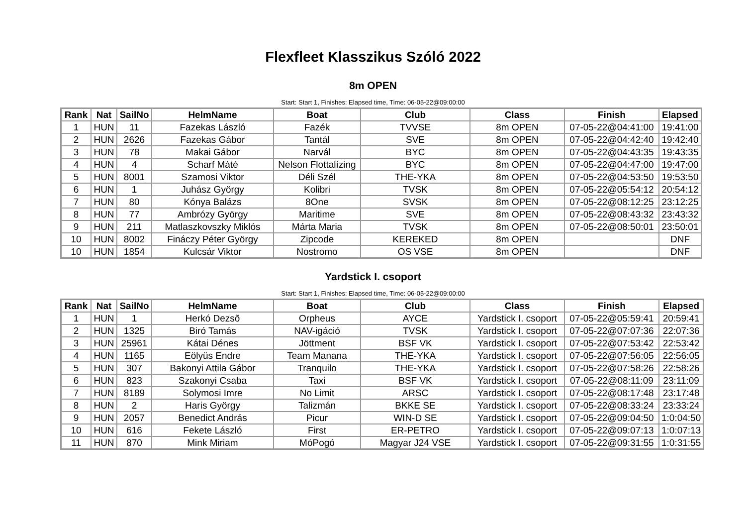Flexfleet Klasszikus Szóló 2022
8m OPEN
Start: Start 1, Finishes: Elapsed time, Time: 06-05-22@09:00:00
| Rank | Nat | SailNo | HelmName | Boat | Club | Class | Finish | Elapsed |
| --- | --- | --- | --- | --- | --- | --- | --- | --- |
| 1 | HUN | 11 | Fazekas László | Fazék | TVVSE | 8m OPEN | 07-05-22@04:41:00 | 19:41:00 |
| 2 | HUN | 2626 | Fazekas Gábor | Tantál | SVE | 8m OPEN | 07-05-22@04:42:40 | 19:42:40 |
| 3 | HUN | 78 | Makai Gábor | Narvál | BYC | 8m OPEN | 07-05-22@04:43:35 | 19:43:35 |
| 4 | HUN | 4 | Scharf Máté | Nelson Flottalízing | BYC | 8m OPEN | 07-05-22@04:47:00 | 19:47:00 |
| 5 | HUN | 8001 | Szamosi Viktor | Déli Szél | THE-YKA | 8m OPEN | 07-05-22@04:53:50 | 19:53:50 |
| 6 | HUN | 1 | Juhász György | Kolibri | TVSK | 8m OPEN | 07-05-22@05:54:12 | 20:54:12 |
| 7 | HUN | 80 | Kónya Balázs | 8One | SVSK | 8m OPEN | 07-05-22@08:12:25 | 23:12:25 |
| 8 | HUN | 77 | Ambrózy György | Maritime | SVE | 8m OPEN | 07-05-22@08:43:32 | 23:43:32 |
| 9 | HUN | 211 | Matlaszkovszky Miklós | Márta Maria | TVSK | 8m OPEN | 07-05-22@08:50:01 | 23:50:01 |
| 10 | HUN | 8002 | Fináczy Péter György | Zipcode | KEREKED | 8m OPEN | | DNF |
| 10 | HUN | 1854 | Kulcsár Viktor | Nostromo | OS VSE | 8m OPEN | | DNF |
Yardstick I. csoport
Start: Start 1, Finishes: Elapsed time, Time: 06-05-22@09:00:00
| Rank | Nat | SailNo | HelmName | Boat | Club | Class | Finish | Elapsed |
| --- | --- | --- | --- | --- | --- | --- | --- | --- |
| 1 | HUN | 1 | Herkó Dezsõ | Orpheus | AYCE | Yardstick I. csoport | 07-05-22@05:59:41 | 20:59:41 |
| 2 | HUN | 1325 | Biró Tamás | NAV-igáció | TVSK | Yardstick I. csoport | 07-05-22@07:07:36 | 22:07:36 |
| 3 | HUN | 25961 | Kátai Dénes | Jöttment | BSF VK | Yardstick I. csoport | 07-05-22@07:53:42 | 22:53:42 |
| 4 | HUN | 1165 | Eölyüs Endre | Team Manana | THE-YKA | Yardstick I. csoport | 07-05-22@07:56:05 | 22:56:05 |
| 5 | HUN | 307 | Bakonyi Attila Gábor | Tranquilo | THE-YKA | Yardstick I. csoport | 07-05-22@07:58:26 | 22:58:26 |
| 6 | HUN | 823 | Szakonyi Csaba | Taxi | BSF VK | Yardstick I. csoport | 07-05-22@08:11:09 | 23:11:09 |
| 7 | HUN | 8189 | Solymosi Imre | No Limit | ARSC | Yardstick I. csoport | 07-05-22@08:17:48 | 23:17:48 |
| 8 | HUN | 2 | Haris György | Talizmán | BKKE SE | Yardstick I. csoport | 07-05-22@08:33:24 | 23:33:24 |
| 9 | HUN | 2057 | Benedict András | Picur | WIN-D SE | Yardstick I. csoport | 07-05-22@09:04:50 | 1:0:04:50 |
| 10 | HUN | 616 | Fekete László | First | ER-PETRO | Yardstick I. csoport | 07-05-22@09:07:13 | 1:0:07:13 |
| 11 | HUN | 870 | Mink Miriam | MóPogó | Magyar J24 VSE | Yardstick I. csoport | 07-05-22@09:31:55 | 1:0:31:55 |